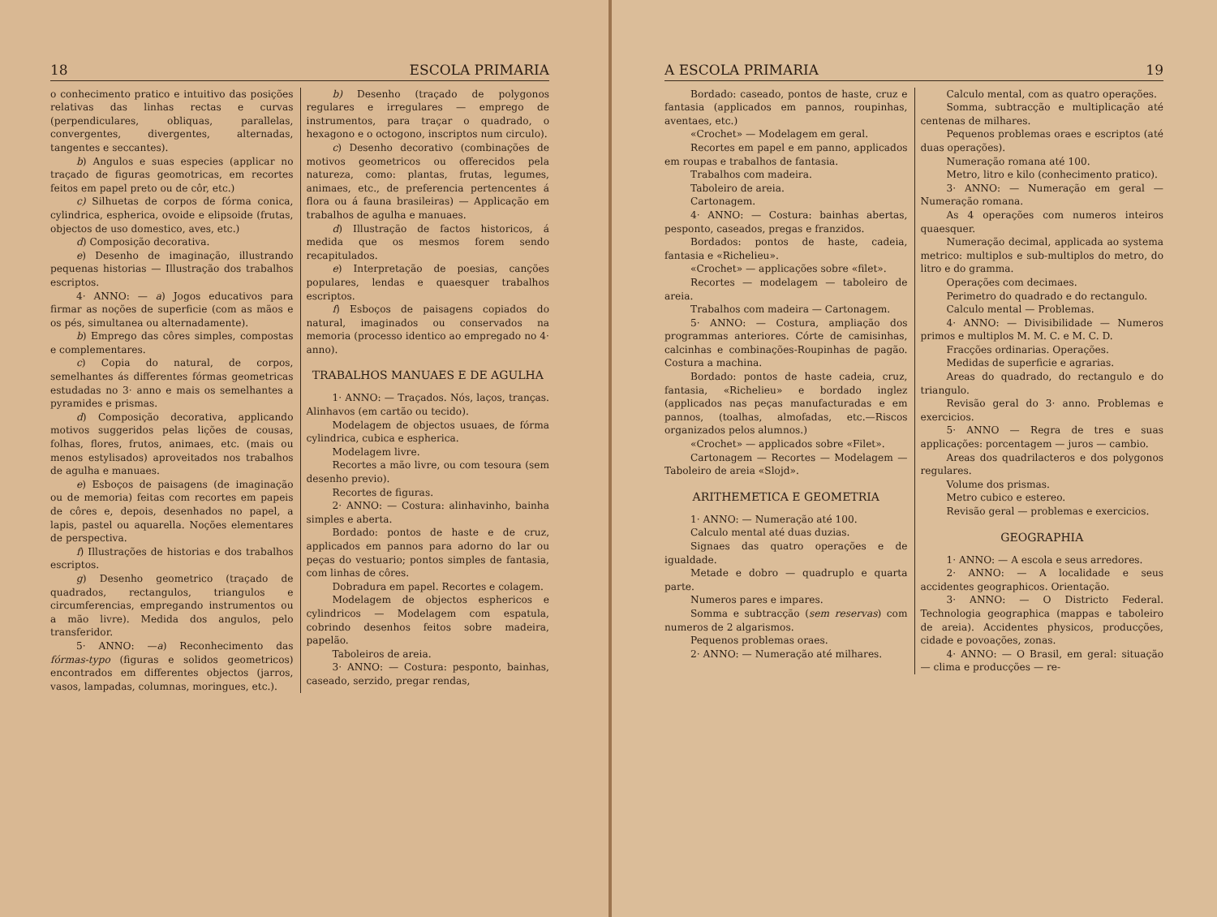18 ESCOLA PRIMARIA
o conhecimento pratico e intuitivo das posições relativas das linhas rectas e curvas (perpendiculares, obliquas, parallelas, convergentes, divergentes, alternadas, tangentes e seccantes).
b) Angulos e suas especies (applicar no traçado de figuras geomotricas, em recortes feitos em papel preto ou de côr, etc.)
c) Silhuetas de corpos de fórma conica, cylindrica, espherica, ovoide e elipsoide (frutas, objectos de uso domestico, aves, etc.)
d) Composição decorativa.
e) Desenho de imaginação, illustrando pequenas historias — Illustração dos trabalhos escriptos.
4· ANNO: — a) Jogos educativos para firmar as noções de superficie (com as mãos e os pés, simultanea ou alternadamente).
b) Emprego das côres simples, compostas e complementares.
c) Copia do natural, de corpos, semelhantes ás differentes fórmas geometricas estudadas no 3· anno e mais os semelhantes a pyramides e prismas.
d) Composição decorativa, applicando motivos suggeridos pelas lições de cousas, folhas, flores, frutos, animaes, etc. (mais ou menos estylisados) aproveitados nos trabalhos de agulha e manuaes.
e) Esboços de paisagens (de imaginação ou de memoria) feitas com recortes em papeis de côres e, depois, desenhados no papel, a lapis, pastel ou aquarella. Noções elementares de perspectiva.
f) Illustrações de historias e dos trabalhos escriptos.
g) Desenho geometrico (traçado de quadrados, rectangulos, triangulos e circumferencias, empregando instrumentos ou a mão livre). Medida dos angulos, pelo transferidor.
5· ANNO: —a) Reconhecimento das fórmas-typo (figuras e solidos geometricos) encontrados em differentes objectos (jarros, vasos, lampadas, columnas, moringues, etc.).
b) Desenho (traçado de polygonos regulares e irregulares — emprego de instrumentos, para traçar o quadrado, o hexagono e o octogono, inscriptos num circulo).
c) Desenho decorativo (combinações de motivos geometricos ou offerecidos pela natureza, como: plantas, frutas, legumes, animaes, etc., de preferencia pertencentes á flora ou á fauna brasileiras) — Applicação em trabalhos de agulha e manuaes.
d) Illustração de factos historicos, á medida que os mesmos forem sendo recapitulados.
e) Interpretação de poesias, canções populares, lendas e quaesquer trabalhos escriptos.
f) Esboços de paisagens copiados do natural, imaginados ou conservados na memoria (processo identico ao empregado no 4· anno).
TRABALHOS MANUAES E DE AGULHA
1· ANNO: — Traçados. Nós, laços, tranças. Alinhavos (em cartão ou tecido).
Modelagem de objectos usuaes, de fórma cylindrica, cubica e espherica.
Modelagem livre.
Recortes a mão livre, ou com tesoura (sem desenho previo).
Recortes de figuras.
2· ANNO: — Costura: alinhavinho, bainha simples e aberta.
Bordado: pontos de haste e de cruz, applicados em pannos para adorno do lar ou peças do vestuario; pontos simples de fantasia, com linhas de côres.
Dobradura em papel. Recortes e colagem.
Modelagem de objectos esphericos e cylindricos — Modelagem com espatula, cobrindo desenhos feitos sobre madeira, papelão.
Taboleiros de areia.
3· ANNO: — Costura: pesponto, bainhas, caseado, serzido, pregar rendas,
A ESCOLA PRIMARIA 19
Bordado: caseado, pontos de haste, cruz e fantasia (applicados em pannos, roupinhas, aventaes, etc.)
«Crochet» — Modelagem em geral.
Recortes em papel e em panno, applicados em roupas e trabalhos de fantasia.
Trabalhos com madeira.
Taboleiro de areia.
Cartonagem.
4· ANNO: — Costura: bainhas abertas, pesponto, caseados, pregas e franzidos.
Bordados: pontos de haste, cadeia, fantasia e «Richelieu».
«Crochet» — applicações sobre «filet».
Recortes — modelagem — taboleiro de areia.
Trabalhos com madeira — Cartonagem.
5· ANNO: — Costura, ampliação dos programmas anteriores. Córte de camisinhas, calcinhas e combinações-Roupinhas de pagão. Costura a machina.
Bordado: pontos de haste cadeia, cruz, fantasia, «Richelieu» e bordado inglez (applicados nas peças manufacturadas e em pannos, (toalhas, almofadas, etc.—Riscos organizados pelos alumnos.)
«Crochet» — applicados sobre «Filet».
Cartonagem — Recortes — Modelagem — Taboleiro de areia «Slojd».
ARITHEMETICA E GEOMETRIA
1· ANNO: — Numeração até 100.
Calculo mental até duas duzias.
Signaes das quatro operações e de igualdade.
Metade e dobro — quadruplo e quarta parte.
Numeros pares e impares.
Somma e subtracção (sem reservas) com numeros de 2 algarismos.
Pequenos problemas oraes.
2· ANNO: — Numeração até milhares.
Calculo mental, com as quatro operações.
Somma, subtracção e multiplicação até centenas de milhares.
Pequenos problemas oraes e escriptos (até duas operações).
Numeração romana até 100.
Metro, litro e kilo (conhecimento pratico).
3· ANNO: — Numeração em geral — Numeração romana.
As 4 operações com numeros inteiros quaesquer.
Numeração decimal, applicada ao systema metrico: multiplos e sub-multiplos do metro, do litro e do gramma.
Operações com decimaes.
Perimetro do quadrado e do rectangulo.
Calculo mental — Problemas.
4· ANNO: — Divisibilidade — Numeros primos e multiplos M. M. C. e M. C. D.
Fracções ordinarias. Operações.
Medidas de superficie e agrarias.
Areas do quadrado, do rectangulo e do triangulo.
Revisão geral do 3· anno. Problemas e exercicios.
5· ANNO — Regra de tres e suas applicações: porcentagem — juros — cambio.
Areas dos quadrilacteros e dos polygonos regulares.
Volume dos prismas.
Metro cubico e estereo.
Revisão geral — problemas e exercicios.
GEOGRAPHIA
1· ANNO: — A escola e seus arredores.
2· ANNO: — A localidade e seus accidentes geographicos. Orientação.
3· ANNO: — O Districto Federal. Technologia geographica (mappas e taboleiro de areia). Accidentes physicos, producções, cidade e povoações, zonas.
4· ANNO: — O Brasil, em geral: situação — clima e producções — re-